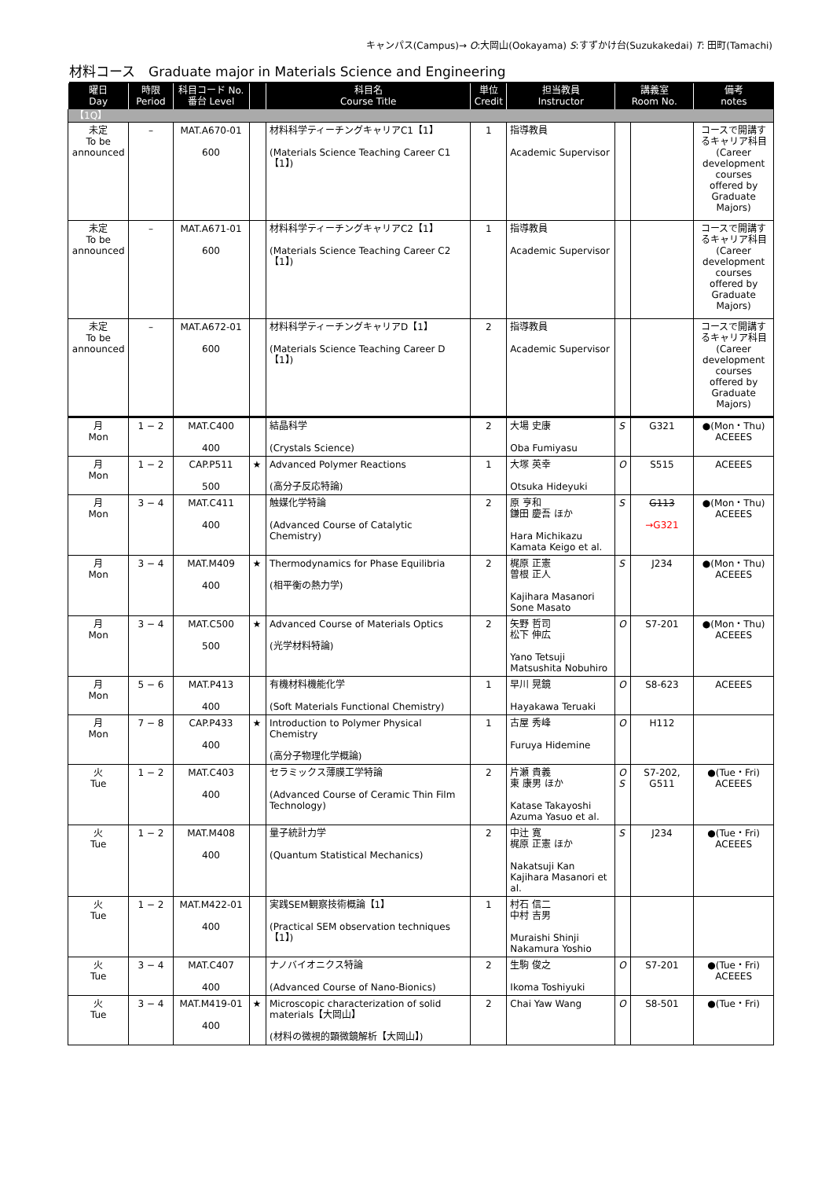キャンパス(Campus)→ O:大岡山(Ookayama) S:すずかけ台(Suzukakedai) T: 田町(Tamachi)
材料コース　Graduate major in Materials Science and Engineering
| 曜日 Day | 時限 Period | 科目コード No. 番台 Level | | 科目名 Course Title | 単位 Credit | 担当教員 Instructor | 講義室 Room No. | | 備考 notes |
| --- | --- | --- | --- | --- | --- | --- | --- | --- | --- |
| 【1Q】 | | | | | | | | | |
| 未定 To be announced | – | MAT.A670-01 600 | | 材料科学ティーチングキャリアC1【1】 (Materials Science Teaching Career C1【1】) | 1 | 指導教員 Academic Supervisor | | | コースで開講するキャリア科目 (Career development courses offered by Graduate Majors) |
| 未定 To be announced | – | MAT.A671-01 600 | | 材料科学ティーチングキャリアC2【1】 (Materials Science Teaching Career C2【1】) | 1 | 指導教員 Academic Supervisor | | | コースで開講するキャリア科目 (Career development courses offered by Graduate Majors) |
| 未定 To be announced | – | MAT.A672-01 600 | | 材料科学ティーチングキャリアD【1】 (Materials Science Teaching Career D【1】) | 2 | 指導教員 Academic Supervisor | | | コースで開講するキャリア科目 (Career development courses offered by Graduate Majors) |
| 月 Mon | 1 − 2 | MAT.C400 400 | | 結晶科学 (Crystals Science) | 2 | 大場 史康 Oba Fumiyasu | S | G321 | ●(Mon・Thu) ACEEES |
| 月 Mon | 1 − 2 | CAP.P511 500 | ★ | Advanced Polymer Reactions (高分子反応特論) | 1 | 大塚 英幸 Otsuka Hideyuki | O | S515 | ACEEES |
| 月 Mon | 3 − 4 | MAT.C411 400 | | 触媒化学特論 (Advanced Course of Catalytic Chemistry) | 2 | 原 亨和 鎌田 慶吾 ほか Hara Michikazu Kamata Keigo et al. | S | G113 →G321 | ●(Mon・Thu) ACEEES |
| 月 Mon | 3 − 4 | MAT.M409 400 | ★ | Thermodynamics for Phase Equilibria (相平衡の熱力学) | 2 | 梶原 正憲 曽根 正人 Kajihara Masanori Sone Masato | S | J234 | ●(Mon・Thu) ACEEES |
| 月 Mon | 3 − 4 | MAT.C500 500 | ★ | Advanced Course of Materials Optics (光学材料特論) | 2 | 矢野 哲司 松下 伸広 Yano Tetsuji Matsushita Nobuhiro | O | S7-201 | ●(Mon・Thu) ACEEES |
| 月 Mon | 5 − 6 | MAT.P413 400 | | 有機材料機能化学 (Soft Materials Functional Chemistry) | 1 | 早川 晃鏡 Hayakawa Teruaki | O | S8-623 | ACEEES |
| 月 Mon | 7 − 8 | CAP.P433 400 | ★ | Introduction to Polymer Physical Chemistry (高分子物理化学概論) | 1 | 古屋 秀峰 Furuya Hidemine | O | H112 | |
| 火 Tue | 1 − 2 | MAT.C403 400 | | セラミックス薄膜工学特論 (Advanced Course of Ceramic Thin Film Technology) | 2 | 片瀬 貴義 東 康男 ほか Katase Takayoshi Azuma Yasuo et al. | O S | S7-202, G511 | ●(Tue・Fri) ACEEES |
| 火 Tue | 1 − 2 | MAT.M408 400 | | 量子統計力学 (Quantum Statistical Mechanics) | 2 | 中辻 寛 梶原 正憲 ほか Nakatsuji Kan Kajihara Masanori et al. | S | J234 | ●(Tue・Fri) ACEEES |
| 火 Tue | 1 − 2 | MAT.M422-01 400 | | 実践SEM観察技術概論【1】 (Practical SEM observation techniques【1】) | 1 | 村石 信二 中村 吉男 Muraishi Shinji Nakamura Yoshio | | | |
| 火 Tue | 3 − 4 | MAT.C407 400 | | ナノバイオニクス特論 (Advanced Course of Nano-Bionics) | 2 | 生駒 俊之 Ikoma Toshiyuki | O | S7-201 | ●(Tue・Fri) ACEEES |
| 火 Tue | 3 − 4 | MAT.M419-01 400 | ★ | Microscopic characterization of solid materials【大岡山】 (材料の微視的顕微鏡解析【大岡山】) | 2 | Chai Yaw Wang | O | S8-501 | ●(Tue・Fri) |